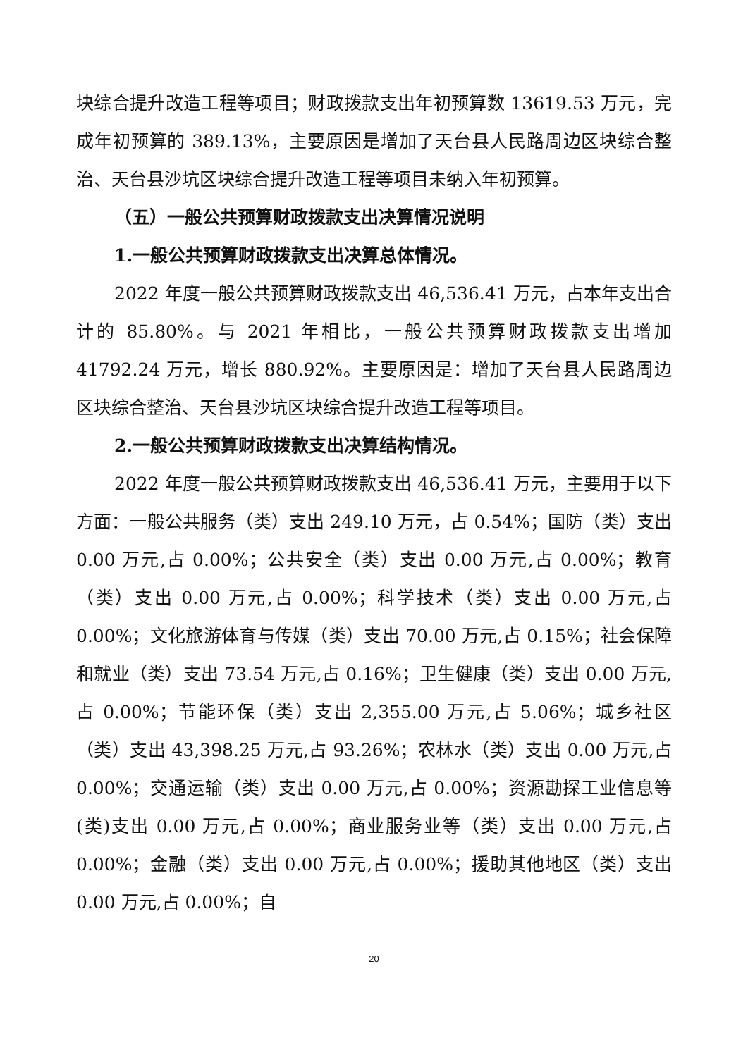块综合提升改造工程等项目；财政拨款支出年初预算数 13619.53 万元，完成年初预算的 389.13%，主要原因是增加了天台县人民路周边区块综合整治、天台县沙坑区块综合提升改造工程等项目未纳入年初预算。
（五）一般公共预算财政拨款支出决算情况说明
1.一般公共预算财政拨款支出决算总体情况。
2022 年度一般公共预算财政拨款支出 46,536.41 万元，占本年支出合计的 85.80%。与 2021 年相比，一般公共预算财政拨款支出增加 41792.24 万元，增长 880.92%。主要原因是：增加了天台县人民路周边区块综合整治、天台县沙坑区块综合提升改造工程等项目。
2.一般公共预算财政拨款支出决算结构情况。
2022 年度一般公共预算财政拨款支出 46,536.41 万元，主要用于以下方面：一般公共服务（类）支出 249.10 万元，占 0.54%；国防（类）支出 0.00 万元,占 0.00%；公共安全（类）支出 0.00 万元,占 0.00%；教育（类）支出 0.00 万元,占 0.00%；科学技术（类）支出 0.00 万元,占 0.00%；文化旅游体育与传媒（类）支出 70.00 万元,占 0.15%；社会保障和就业（类）支出 73.54 万元,占 0.16%；卫生健康（类）支出 0.00 万元,占 0.00%；节能环保（类）支出 2,355.00 万元,占 5.06%；城乡社区（类）支出 43,398.25 万元,占 93.26%；农林水（类）支出 0.00 万元,占 0.00%；交通运输（类）支出 0.00 万元,占 0.00%；资源勘探工业信息等(类)支出 0.00 万元,占 0.00%；商业服务业等（类）支出 0.00 万元,占 0.00%；金融（类）支出 0.00 万元,占 0.00%；援助其他地区（类）支出 0.00 万元,占 0.00%；自
20